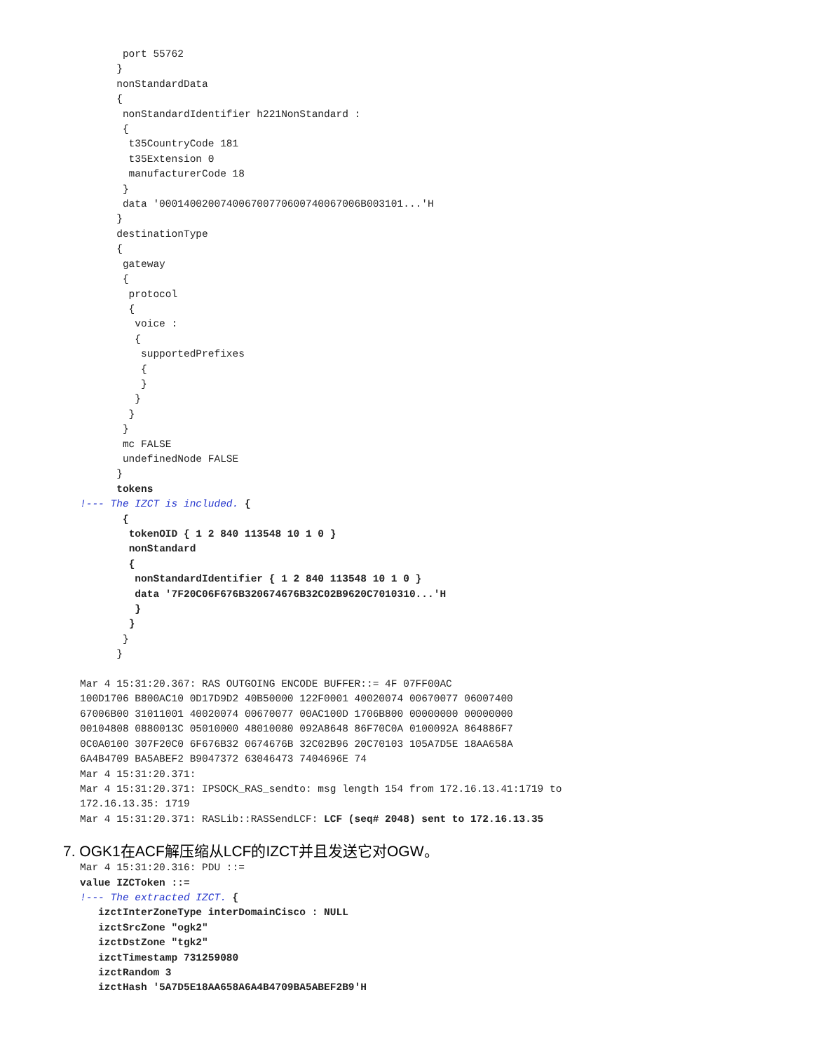port 55762
      }
      nonStandardData
      {
       nonStandardIdentifier h221NonStandard :
       {
        t35CountryCode 181
        t35Extension 0
        manufacturerCode 18
       }
       data '000140020074006700770600740067006B003101...'H
      }
      destinationType
      {
       gateway
       {
        protocol
        {
         voice :
         {
          supportedPrefixes
          {
          }
         }
        }
       }
       mc FALSE
       undefinedNode FALSE
      }
      tokens
!--- The IZCT is included. {
       {
        tokenOID { 1 2 840 113548 10 1 0 }
        nonStandard
        {
         nonStandardIdentifier { 1 2 840 113548 10 1 0 }
         data '7F20C06F676B320674676B32C02B9620C7010310...'H
         }
        }
       }
      }

Mar 4 15:31:20.367: RAS OUTGOING ENCODE BUFFER::= 4F 07FF00AC
100D1706 B800AC10 0D17D9D2 40B50000 122F0001 40020074 00670077 06007400
67006B00 31011001 40020074 00670077 00AC100D 1706B800 00000000 00000000
00104808 0880013C 05010000 48010080 092A8648 86F70C0A 0100092A 864886F7
0C0A0100 307F20C0 6F676B32 0674676B 32C02B96 20C70103 105A7D5E 18AA658A
6A4B4709 BA5ABEF2 B9047372 63046473 7404696E 74
Mar 4 15:31:20.371:
Mar 4 15:31:20.371: IPSOCK_RAS_sendto: msg length 154 from 172.16.13.41:1719 to
172.16.13.35: 1719
Mar 4 15:31:20.371: RASLib::RASSendLCF: LCF (seq# 2048) sent to 172.16.13.35
7. OGK1在ACF解压缩从LCF的IZCT并且发送它对OGW。
Mar 4 15:31:20.316: PDU ::=
value IZCToken ::=
!--- The extracted IZCT. {
   izctInterZoneType interDomainCisco : NULL
   izctSrcZone "ogk2"
   izctDstZone "tgk2"
   izctTimestamp 731259080
   izctRandom 3
   izctHash '5A7D5E18AA658A6A4B4709BA5ABEF2B9'H